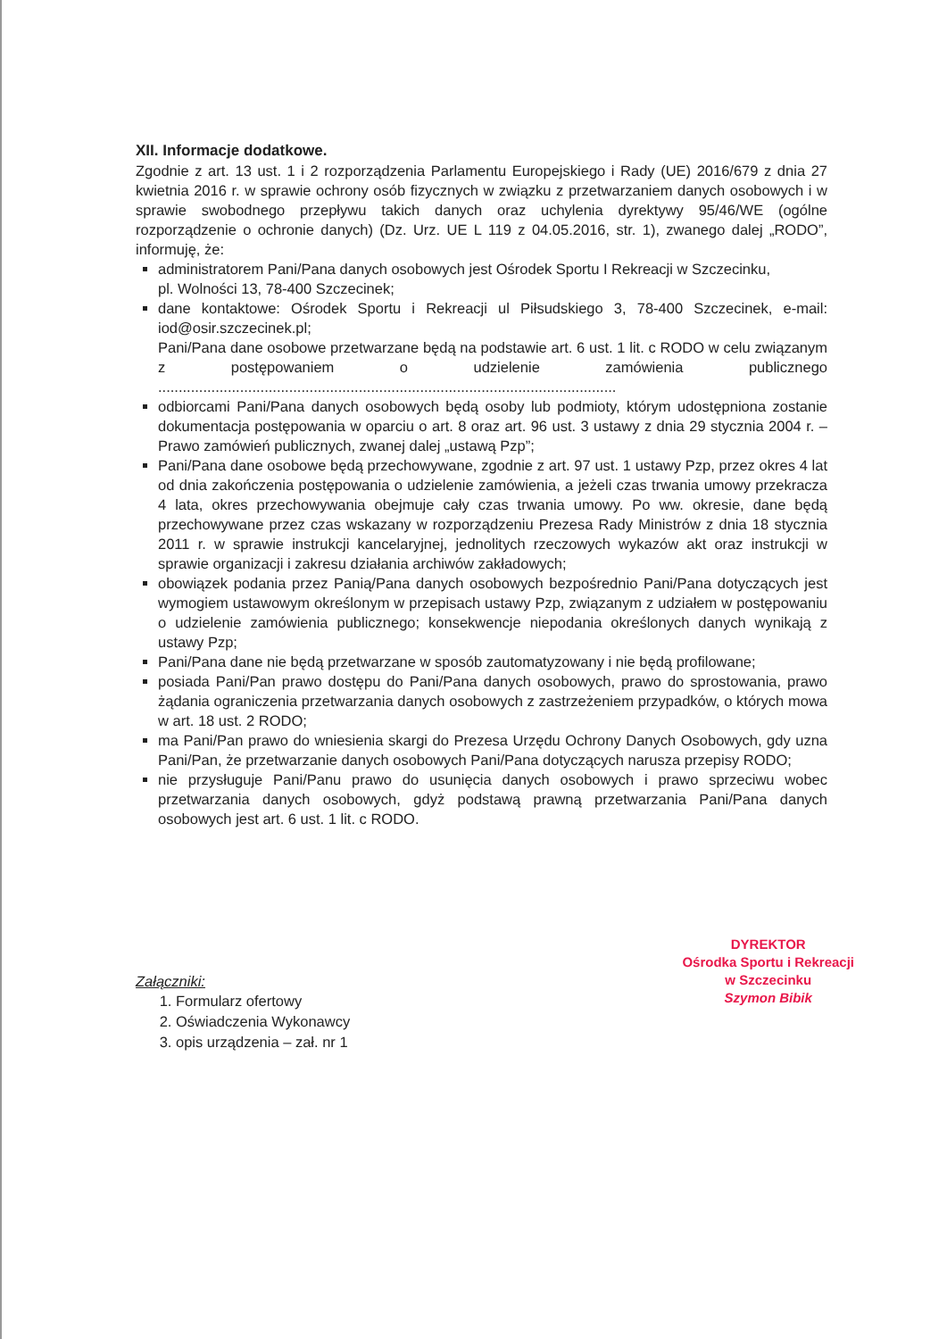XII. Informacje dodatkowe.
Zgodnie z art. 13 ust. 1 i 2 rozporządzenia Parlamentu Europejskiego i Rady (UE) 2016/679 z dnia 27 kwietnia 2016 r. w sprawie ochrony osób fizycznych w związku z przetwarzaniem danych osobowych i w sprawie swobodnego przepływu takich danych oraz uchylenia dyrektywy 95/46/WE (ogólne rozporządzenie o ochronie danych) (Dz. Urz. UE L 119 z 04.05.2016, str. 1), zwanego dalej „RODO”, informuję, że:
administratorem Pani/Pana danych osobowych jest Ośrodek Sportu I Rekreacji w Szczecinku,
pl. Wolności 13, 78-400 Szczecinek;
dane kontaktowe: Ośrodek Sportu i Rekreacji ul Piłsudskiego 3, 78-400 Szczecinek, e-mail: iod@osir.szczecinek.pl;
Pani/Pana dane osobowe przetwarzane będą na podstawie art. 6 ust. 1 lit. c RODO w celu związanym z postępowaniem o udzielenie zamówienia publicznego ................................................................................................................
odbiorcami Pani/Pana danych osobowych będą osoby lub podmioty, którym udostępniona zostanie dokumentacja postępowania w oparciu o art. 8 oraz art. 96 ust. 3 ustawy z dnia 29 stycznia 2004 r. – Prawo zamówień publicznych, zwanej dalej „ustawą Pzp”;
Pani/Pana dane osobowe będą przechowywane, zgodnie z art. 97 ust. 1 ustawy Pzp, przez okres 4 lat od dnia zakończenia postępowania o udzielenie zamówienia, a jeżeli czas trwania umowy przekracza 4 lata, okres przechowywania obejmuje cały czas trwania umowy. Po ww. okresie, dane będą przechowywane przez czas wskazany w rozporządzeniu Prezesa Rady Ministrów z dnia 18 stycznia 2011 r. w sprawie instrukcji kancelaryjnej, jednolitych rzeczowych wykazów akt oraz instrukcji w sprawie organizacji i zakresu działania archiwów zakładowych;
obowiązek podania przez Panią/Pana danych osobowych bezpośrednio Pani/Pana dotyczących jest wymogiem ustawowym określonym w przepisach ustawy Pzp, związanym z udziałem w postępowaniu o udzielenie zamówienia publicznego; konsekwencje niepodania określonych danych wynikają z ustawy Pzp;
Pani/Pana dane nie będą przetwarzane w sposób zautomatyzowany i nie będą profilowane;
posiada Pani/Pan prawo dostępu do Pani/Pana danych osobowych, prawo do sprostowania, prawo żądania ograniczenia przetwarzania danych osobowych z zastrzeżeniem przypadków, o których mowa w art. 18 ust. 2 RODO;
ma Pani/Pan prawo do wniesienia skargi do Prezesa Urzędu Ochrony Danych Osobowych, gdy uzna Pani/Pan, że przetwarzanie danych osobowych Pani/Pana dotyczących narusza przepisy RODO;
nie przysługuje Pani/Panu prawo do usunięcia danych osobowych i prawo sprzeciwu wobec przetwarzania danych osobowych, gdyż podstawą prawną przetwarzania Pani/Pana danych osobowych jest art. 6 ust. 1 lit. c RODO.
Załączniki:
1. Formularz ofertowy
2. Oświadczenia Wykonawcy
3. opis urządzenia – zał. nr 1
DYREKTOR
Ośrodka Sportu i Rekreacji
w Szczecinku
Szymon Bibik